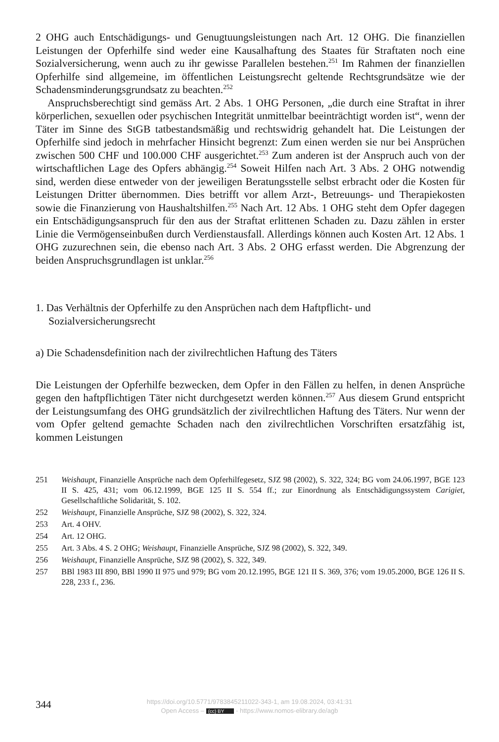2 OHG auch Entschädigungs- und Genugtuungsleistungen nach Art. 12 OHG. Die finanziellen Leistungen der Opferhilfe sind weder eine Kausalhaftung des Staates für Straftaten noch eine Sozialversicherung, wenn auch zu ihr gewisse Parallelen bestehen.<sup>251</sup> Im Rahmen der finanziellen Opferhilfe sind allgemeine, im öffentlichen Leistungsrecht geltende Rechtsgrundsätze wie der Schadensminderungsgrundsatz zu beachten.<sup>252</sup>
Anspruchsberechtigt sind gemäss Art. 2 Abs. 1 OHG Personen, „die durch eine Straftat in ihrer körperlichen, sexuellen oder psychischen Integrität unmittelbar beeinträchtigt worden ist“, wenn der Täter im Sinne des StGB tatbestandsmäßig und rechtswidrig gehandelt hat. Die Leistungen der Opferhilfe sind jedoch in mehrfacher Hinsicht begrenzt: Zum einen werden sie nur bei Ansprüchen zwischen 500 CHF und 100.000 CHF ausgerichtet.<sup>253</sup> Zum anderen ist der Anspruch auch von der wirtschaftlichen Lage des Opfers abhängig.<sup>254</sup> Soweit Hilfen nach Art. 3 Abs. 2 OHG notwendig sind, werden diese entweder von der jeweiligen Beratungsstelle selbst erbracht oder die Kosten für Leistungen Dritter übernommen. Dies betrifft vor allem Arzt-, Betreuungs- und Therapiekosten sowie die Finanzierung von Haushaltshilfen.<sup>255</sup> Nach Art. 12 Abs. 1 OHG steht dem Opfer dagegen ein Entschädigungsanspruch für den aus der Straftat erlittenen Schaden zu. Dazu zählen in erster Linie die Vermögenseinbußen durch Verdienstausfall. Allerdings können auch Kosten Art. 12 Abs. 1 OHG zuzurechnen sein, die ebenso nach Art. 3 Abs. 2 OHG erfasst werden. Die Abgrenzung der beiden Anspruchsgrundlagen ist unklar.<sup>256</sup>
1. Das Verhältnis der Opferhilfe zu den Ansprüchen nach dem Haftpflicht- und Sozialversicherungsrecht
a) Die Schadensdefinition nach der zivilrechtlichen Haftung des Täters
Die Leistungen der Opferhilfe bezwecken, dem Opfer in den Fällen zu helfen, in denen Ansprüche gegen den haftpflichtigen Täter nicht durchgesetzt werden können.<sup>257</sup> Aus diesem Grund entspricht der Leistungsumfang des OHG grundsätzlich der zivilrechtlichen Haftung des Täters. Nur wenn der vom Opfer geltend gemachte Schaden nach den zivilrechtlichen Vorschriften ersatzfähig ist, kommen Leistungen
251 Weishaupt, Finanzielle Ansprüche nach dem Opferhilfegesetz, SJZ 98 (2002), S. 322, 324; BG vom 24.06.1997, BGE 123 II S. 425, 431; vom 06.12.1999, BGE 125 II S. 554 ff.; zur Einordnung als Entschädigungssystem Carigiet, Gesellschaftliche Solidarität, S. 102.
252 Weishaupt, Finanzielle Ansprüche, SJZ 98 (2002), S. 322, 324.
253 Art. 4 OHV.
254 Art. 12 OHG.
255 Art. 3 Abs. 4 S. 2 OHG; Weishaupt, Finanzielle Ansprüche, SJZ 98 (2002), S. 322, 349.
256 Weishaupt, Finanzielle Ansprüche, SJZ 98 (2002), S. 322, 349.
257 BBl 1983 III 890, BBl 1990 II 975 und 979; BG vom 20.12.1995, BGE 121 II S. 369, 376; vom 19.05.2000, BGE 126 II S. 228, 233 f., 236.
344
https://doi.org/10.5771/9783845211022-343-1, am 19.08.2024, 03:41:31
Open Access – (cc) BY - https://www.nomos-elibrary.de/agb